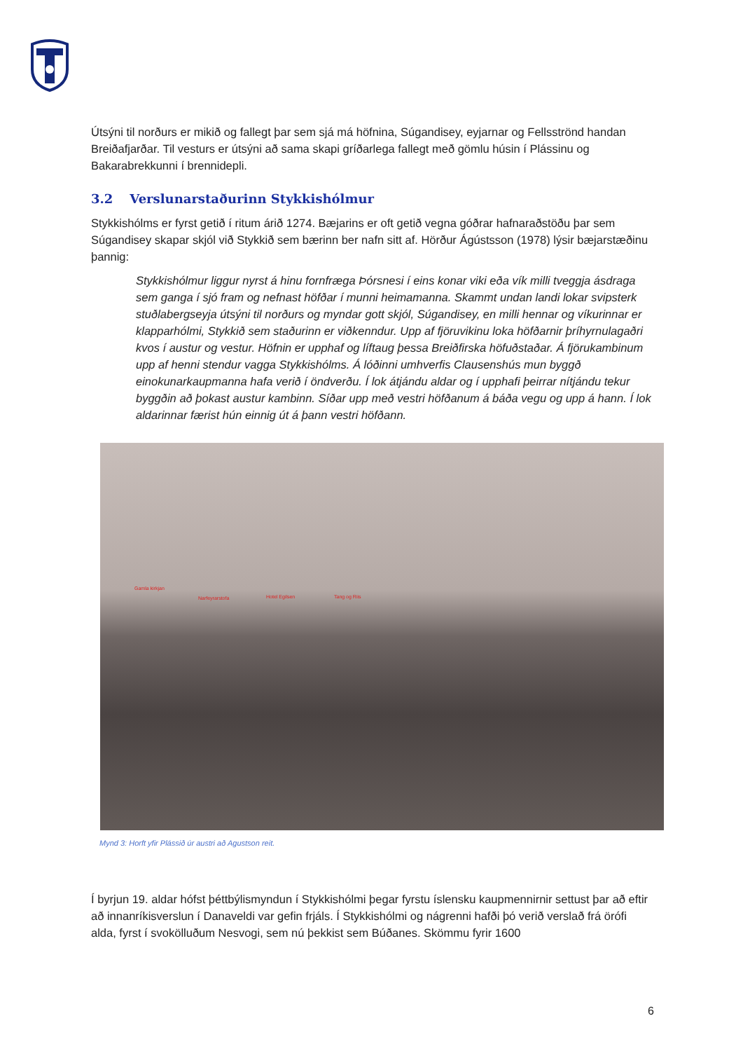Útsýni til norðurs er mikið og fallegt þar sem sjá má höfnina, Súgandisey, eyjarnar og Fellsströnd handan Breiðafjarðar. Til vesturs er útsýni að sama skapi gríðarlega fallegt með gömlu húsin í Plássinu og Bakarabrekkunni í brennidepli.
3.2 Verslunarstaðurinn Stykkishólmur
Stykkishólms er fyrst getið í ritum árið 1274. Bæjarins er oft getið vegna góðrar hafnaraðstöðu þar sem Súgandisey skapar skjól við Stykkið sem bærinn ber nafn sitt af. Hörður Ágústsson (1978) lýsir bæjarstæðinu þannig:
Stykkishólmur liggur nyrst á hinu fornfræga Þórsnesi í eins konar viki eða vík milli tveggja ásdraga sem ganga í sjó fram og nefnast höfðar í munni heimamanna. Skammt undan landi lokar svipsterk stuðlabergseyja útsýni til norðurs og myndar gott skjól, Súgandisey, en milli hennar og víkurinnar er klapparhólmi, Stykkið sem staðurinn er viðkenndur. Upp af fjöruvikinu loka höfðarnir þríhyrnulagaðri kvos í austur og vestur. Höfnin er upphaf og líftaug þessa Breiðfirska höfuðstaðar. Á fjörukambinum upp af henni stendur vagga Stykkishólms. Á lóðinni umhverfis Clausenshús mun byggð einokunarkaupmanna hafa verið í öndverðu. Í lok átjándu aldar og í upphafi þeirrar nítjándu tekur byggðin að þokast austur kambinn. Síðar upp með vestri höfðanum á báða vegu og upp á hann. Í lok aldarinnar færist hún einnig út á þann vestri höfðann.
Gamla kirkjan
Narfeyrarstofa Hotel Egilsen Tang og Riis
Mynd 3: Horft yfir Plássið úr austri að Agustson reit.
Í byrjun 19. aldar hófst þéttbýlismyndun í Stykkishólmi þegar fyrstu íslensku kaupmennirnir settust þar að eftir að innanríkisverslun í Danaveldi var gefin frjáls. Í Stykkishólmi og nágrenni hafði þó verið verslað frá örófi alda, fyrst í svokölluðum Nesvogi, sem nú þekkist sem Búðanes. Skömmu fyrir 1600
6